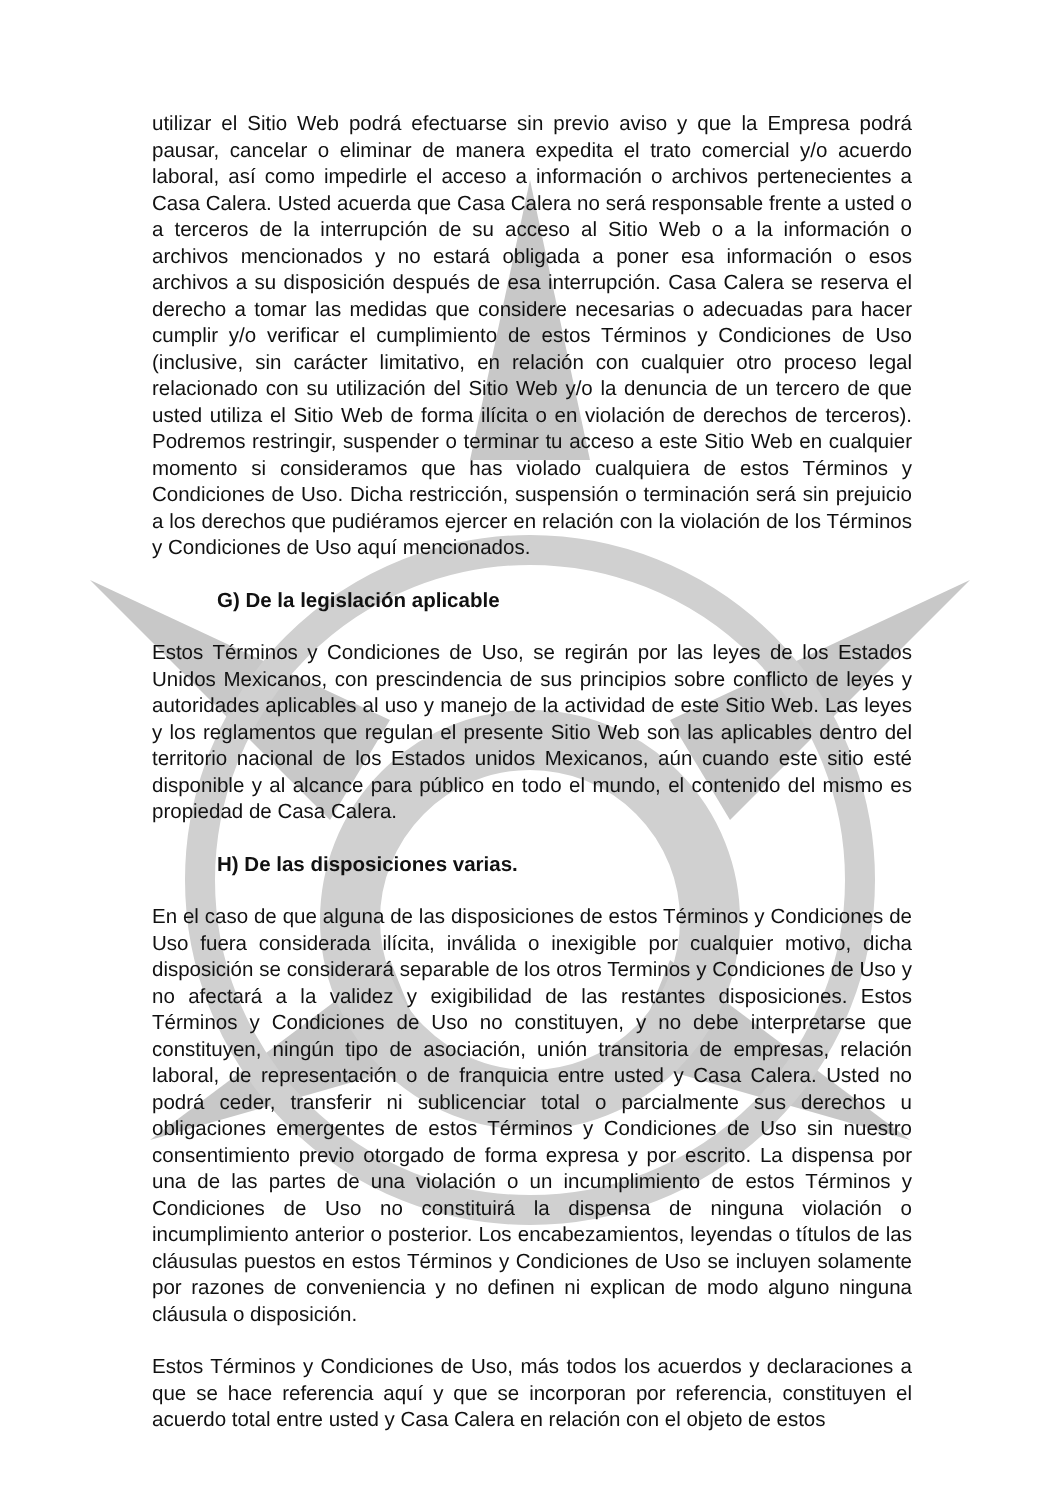utilizar el Sitio Web podrá efectuarse sin previo aviso y que la Empresa podrá pausar, cancelar o eliminar de manera expedita el trato comercial y/o acuerdo laboral, así como impedirle el acceso a información o archivos pertenecientes a Casa Calera. Usted acuerda que Casa Calera no será responsable frente a usted o a terceros de la interrupción de su acceso al Sitio Web o a la información o archivos mencionados y no estará obligada a poner esa información o esos archivos a su disposición después de esa interrupción. Casa Calera se reserva el derecho a tomar las medidas que considere necesarias o adecuadas para hacer cumplir y/o verificar el cumplimiento de estos Términos y Condiciones de Uso (inclusive, sin carácter limitativo, en relación con cualquier otro proceso legal relacionado con su utilización del Sitio Web y/o la denuncia de un tercero de que usted utiliza el Sitio Web de forma ilícita o en violación de derechos de terceros). Podremos restringir, suspender o terminar tu acceso a este Sitio Web en cualquier momento si consideramos que has violado cualquiera de estos Términos y Condiciones de Uso. Dicha restricción, suspensión o terminación será sin prejuicio a los derechos que pudiéramos ejercer en relación con la violación de los Términos y Condiciones de Uso aquí mencionados.
G) De la legislación aplicable
Estos Términos y Condiciones de Uso, se regirán por las leyes de los Estados Unidos Mexicanos, con prescindencia de sus principios sobre conflicto de leyes y autoridades aplicables al uso y manejo de la actividad de este Sitio Web. Las leyes y los reglamentos que regulan el presente Sitio Web son las aplicables dentro del territorio nacional de los Estados unidos Mexicanos, aún cuando este sitio esté disponible y al alcance para público en todo el mundo, el contenido del mismo es propiedad de Casa Calera.
H) De las disposiciones varias.
En el caso de que alguna de las disposiciones de estos Términos y Condiciones de Uso fuera considerada ilícita, inválida o inexigible por cualquier motivo, dicha disposición se considerará separable de los otros Terminos y Condiciones de Uso y no afectará a la validez y exigibilidad de las restantes disposiciones. Estos Términos y Condiciones de Uso no constituyen, y no debe interpretarse que constituyen, ningún tipo de asociación, unión transitoria de empresas, relación laboral, de representación o de franquicia entre usted y Casa Calera. Usted no podrá ceder, transferir ni sublicenciar total o parcialmente sus derechos u obligaciones emergentes de estos Términos y Condiciones de Uso sin nuestro consentimiento previo otorgado de forma expresa y por escrito. La dispensa por una de las partes de una violación o un incumplimiento de estos Términos y Condiciones de Uso no constituirá la dispensa de ninguna violación o incumplimiento anterior o posterior. Los encabezamientos, leyendas o títulos de las cláusulas puestos en estos Términos y Condiciones de Uso se incluyen solamente por razones de conveniencia y no definen ni explican de modo alguno ninguna cláusula o disposición.
Estos Términos y Condiciones de Uso, más todos los acuerdos y declaraciones a que se hace referencia aquí y que se incorporan por referencia, constituyen el acuerdo total entre usted y Casa Calera en relación con el objeto de estos